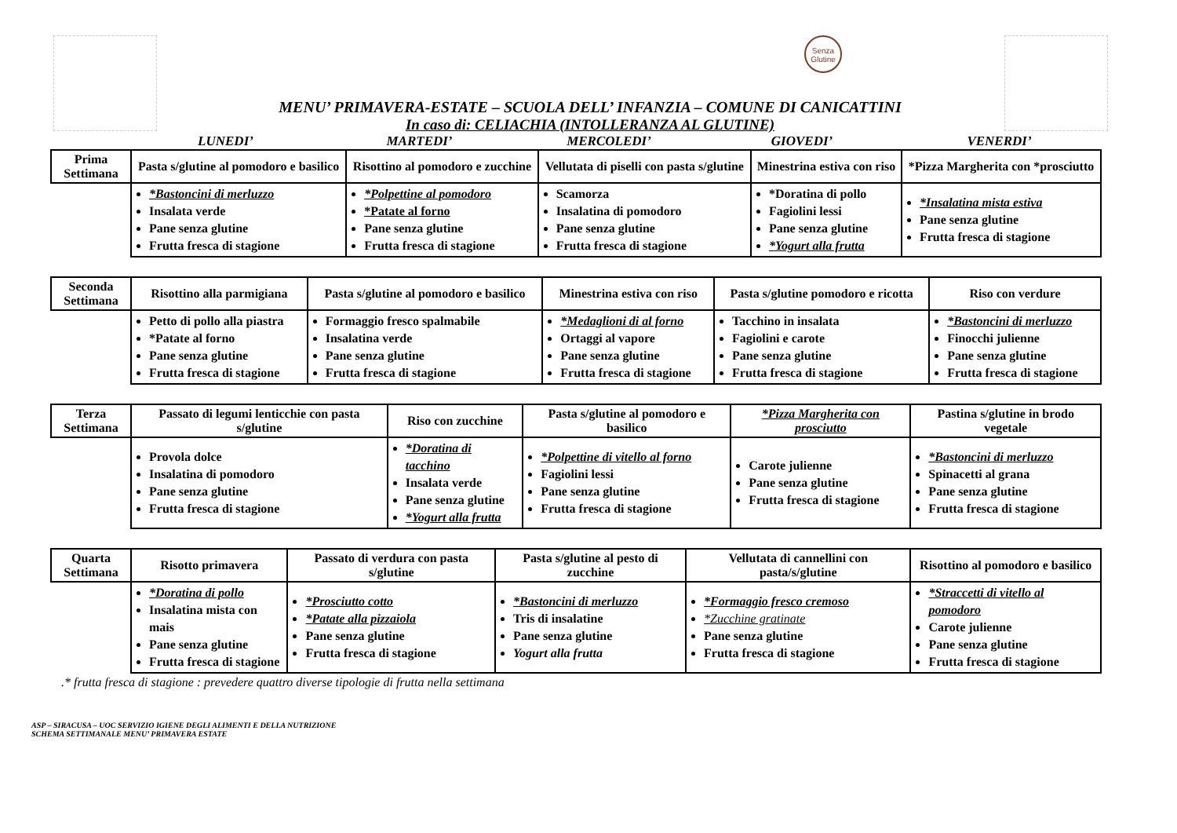Senza Glutine
MENU’ PRIMAVERA-ESTATE – SCUOLA DELL’ INFANZIA – COMUNE DI CANICATTINI
In caso di: CELIACHIA (INTOLLERANZA AL GLUTINE)
LUNEDI’ MARTEDI’ MERCOLEDI’ GIOVEDI’ VENERDI’
| Prima Settimana | Pasta s/glutine al pomodoro e basilico | Risottino al pomodoro e zucchine | Vellutata di piselli con pasta s/glutine | Minestrina estiva con riso | *Pizza Margherita con *prosciutto |
| | *Bastoncini di merluzzo Insalata verde Pane senza glutine Frutta fresca di stagione | *Polpettine al pomodoro *Patate al forno Pane senza glutine Frutta fresca di stagione | Scamorza Insalatina di pomodoro Pane senza glutine Frutta fresca di stagione | *Doratina di pollo Fagiolini lessi Pane senza glutine *Yogurt alla frutta | *Insalatina mista estiva Pane senza glutine Frutta fresca di stagione |
| Seconda Settimana | Risottino alla parmigiana | Pasta s/glutine al pomodoro e basilico | Minestrina estiva con riso | Pasta s/glutine pomodoro e ricotta | Riso con verdure |
| | Petto di pollo alla piastra *Patate al forno Pane senza glutine Frutta fresca di stagione | Formaggio fresco spalmabile Insalatina verde Pane senza glutine Frutta fresca di stagione | *Medaglioni di al forno Ortaggi al vapore Pane senza glutine Frutta fresca di stagione | Tacchino in insalata Fagiolini e carote Pane senza glutine Frutta fresca di stagione | *Bastoncini di merluzzo Finocchi julienne Pane senza glutine Frutta fresca di stagione |
| Terza Settimana | Passato di legumi lenticchie con pasta s/glutine | Riso con zucchine | Pasta s/glutine al pomodoro e basilico | *Pizza Margherita con prosciutto | Pastina s/glutine in brodo vegetale |
| | Provola dolce Insalatina di pomodoro Pane senza glutine Frutta fresca di stagione | *Doratina di tacchino Insalata verde Pane senza glutine *Yogurt alla frutta | *Polpettine di vitello al forno Fagiolini lessi Pane senza glutine Frutta fresca di stagione | Carote julienne Pane senza glutine Frutta fresca di stagione | *Bastoncini di merluzzo Spinacetti al grana Pane senza glutine Frutta fresca di stagione |
| Quarta Settimana | Risotto primavera | Passato di verdura con pasta s/glutine | Pasta s/glutine al pesto di zucchine | Vellutata di cannellini con pasta/s/glutine | Risottino al pomodoro e basilico |
| | *Doratina di pollo Insalatina mista con mais Pane senza glutine Frutta fresca di stagione | *Prosciutto cotto *Patate alla pizzaiola Pane senza glutine Frutta fresca di stagione | *Bastoncini di merluzzo Tris di insalatine Pane senza glutine Yogurt alla frutta | *Formaggio fresco cremoso *Zucchine gratinate Pane senza glutine Frutta fresca di stagione | *Straccetti di vitello al pomodoro Carote julienne Pane senza glutine Frutta fresca di stagione |
.* frutta fresca di stagione : prevedere quattro diverse tipologie di frutta nella settimana
ASP – SIRACUSA – UOC SERVIZIO IGIENE DEGLI ALIMENTI E DELLA NUTRIZIONE
SCHEMA SETTIMANALE MENU’ PRIMAVERA ESTATE